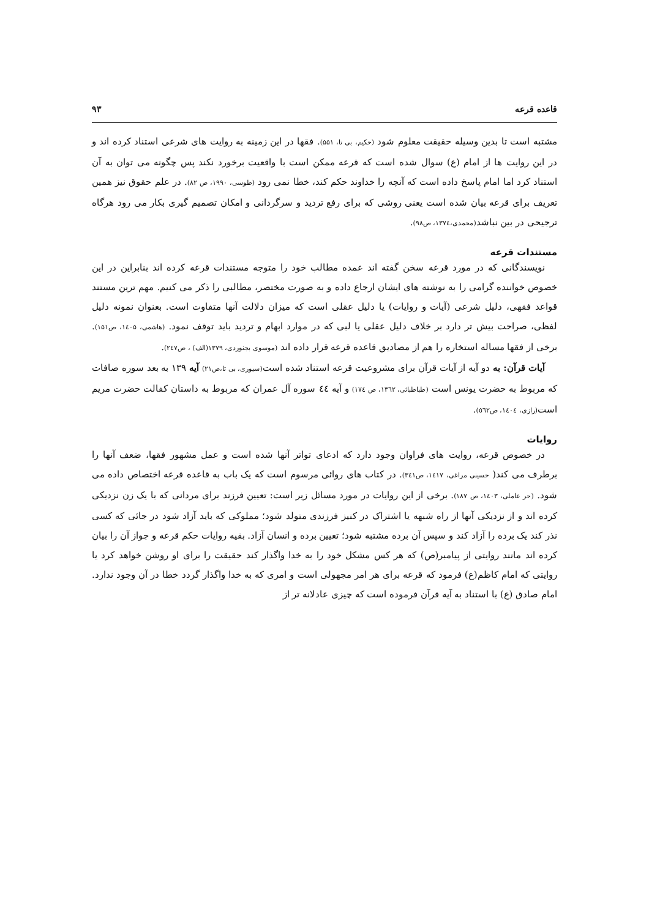قاعده قرعه ۹۳
مشتبه است تا بدین وسیله حقیقت معلوم شود (حکیم، بی تا، ۵۵۱). فقها در این زمینه به روایت های شرعی استناد کرده اند و در این روایت ها از امام (ع) سوال شده است که قرعه ممکن است با واقعیت برخورد نکند پس چگونه می توان به آن استناد کرد اما امام پاسخ داده است که آنچه را خداوند حکم کند، خطا نمی رود (طوسی، ۱۹۹۰، ص ۸۲). در علم حقوق نیز همین تعریف برای قرعه بیان شده است یعنی روشی که برای رفع تردید و سرگردانی و امکان تصمیم گیری بکار می رود هرگاه ترجیحی در بین نباشد(محمدی،۱۳۷٤، ص۹۸).
مستندات قرعه
نویسندگانی که در مورد قرعه سخن گفته اند عمده مطالب خود را متوجه مستندات قرعه کرده اند بنابراین در این خصوص خواننده گرامی را به نوشته های ایشان ارجاع داده و به صورت مختصر، مطالبی را ذکر می کنیم. مهم ترین مستند قواعد فقهی، دلیل شرعی (آیات و روایات) یا دلیل عقلی است که میزان دلالت آنها متفاوت است. بعنوان نمونه دلیل لفظی، صراحت بیش تر دارد بر خلاف دلیل عقلی یا لبی که در موارد ابهام و تردید باید توقف نمود. (هاشمی، ۱٤۰۵، ص۱۵۱). برخی از فقها مساله استخاره را هم از مصادیق قاعده قرعه قرار داده اند (موسوی بجنوردی، ۱۳۷۹(الف) ، ص۲٤۷).
آیات قرآن: به دو آیه از آیات قرآن برای مشروعیت قرعه استناد شده است(سیوری، بی تا،ص۲۱) آیه ۱۳۹ به بعد سوره صافات که مربوط به حضرت یونس است (طباطبائی، ۱۳٦۲، ص ۱۷٤) و آیه ٤٤ سوره آل عمران که مربوط به داستان کفالت حضرت مریم است(رازی، ۱٤۰٤، ص٥٦۲).
روایات
در خصوص قرعه، روایت های فراوان وجود دارد که ادعای تواتر آنها شده است و عمل مشهور فقها، ضعف آنها را برطرف می کند( حسینی مراغی، ۱٤۱۷، ص۳٤۱). در کتاب های روائی مرسوم است که یک باب به قاعده قرعه اختصاص داده می شود. (حر عاملی، ۱٤۰۳، ص ۱۸۷). برخی از این روایات در مورد مسائل زیر است: تعیین فرزند برای مردانی که با یک زن نزدیکی کرده اند و از نزدیکی آنها از راه شبهه یا اشتراک در کنیز فرزندی متولد شود؛ مملوکی که باید آزاد شود در جائی که کسی نذر کند یک برده را آزاد کند و سپس آن برده مشتبه شود؛ تعیین برده و انسان آزاد. بقیه روایات حکم قرعه و جواز آن را بیان کرده اند مانند روایتی از پیامبر(ص) که هر کس مشکل خود را به خدا واگذار کند حقیقت را برای او روشن خواهد کرد یا روایتی که امام کاظم(ع) فرمود که قرعه برای هر امر مجهولی است و امری که به خدا واگذار گردد خطا در آن وجود ندارد. امام صادق (ع) با استناد به آیه قرآن فرموده است که چیزی عادلانه تر از